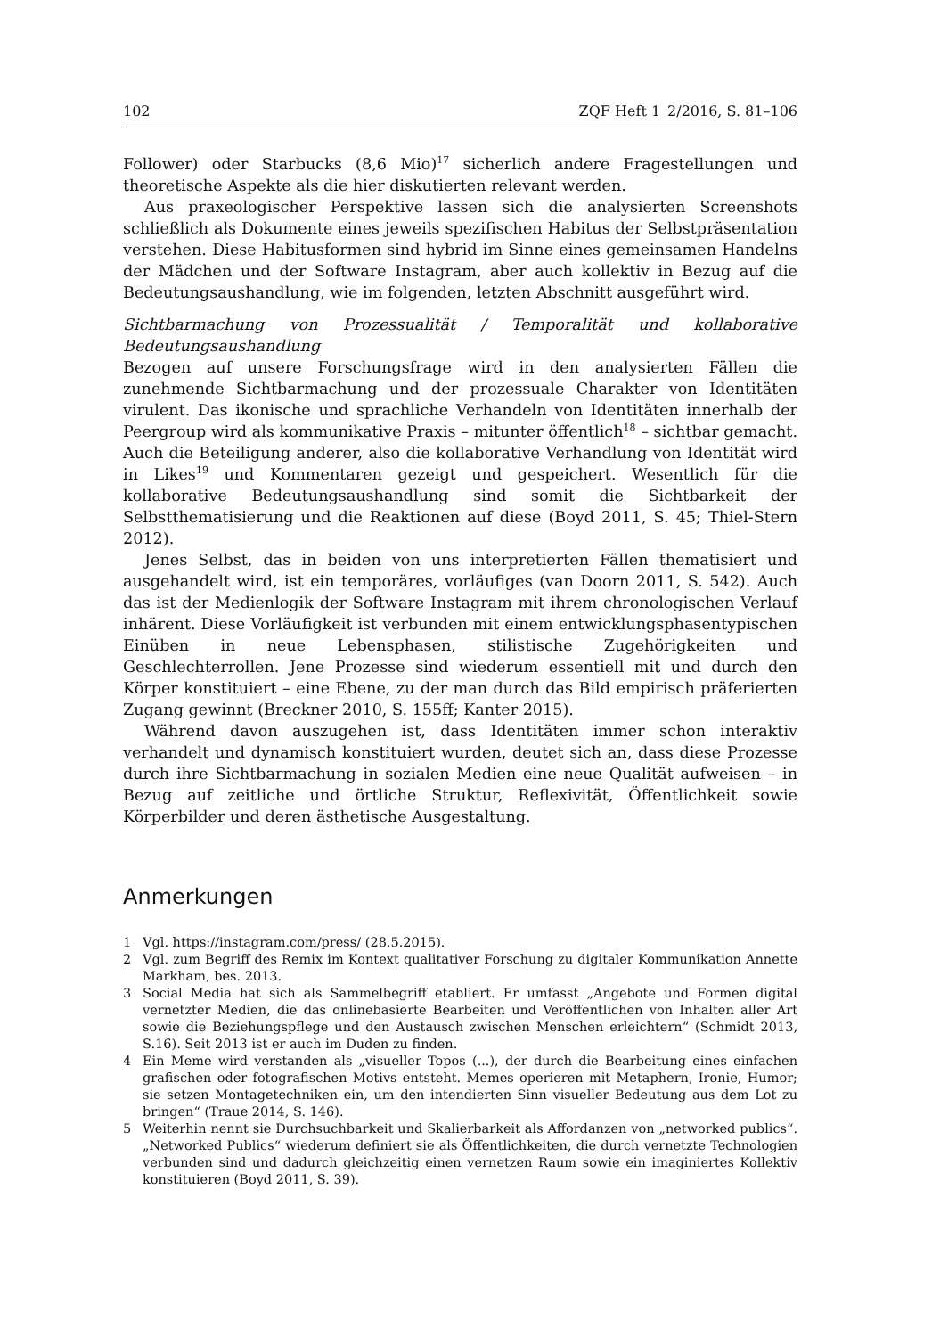102 ZQF Heft 1_2/2016, S. 81–106
Follower) oder Starbucks (8,6 Mio)<sup>17</sup> sicherlich andere Fragestellungen und theoretische Aspekte als die hier diskutierten relevant werden.
Aus praxeologischer Perspektive lassen sich die analysierten Screenshots schließlich als Dokumente eines jeweils spezifischen Habitus der Selbstpräsentation verstehen. Diese Habitusformen sind hybrid im Sinne eines gemeinsamen Handelns der Mädchen und der Software Instagram, aber auch kollektiv in Bezug auf die Bedeutungsaushandlung, wie im folgenden, letzten Abschnitt ausgeführt wird.
Sichtbarmachung von Prozessualität / Temporalität und kollaborative Bedeutungsaushandlung
Bezogen auf unsere Forschungsfrage wird in den analysierten Fällen die zunehmende Sichtbarmachung und der prozessuale Charakter von Identitäten virulent. Das ikonische und sprachliche Verhandeln von Identitäten innerhalb der Peergroup wird als kommunikative Praxis – mitunter öffentlich<sup>18</sup> – sichtbar gemacht. Auch die Beteiligung anderer, also die kollaborative Verhandlung von Identität wird in Likes<sup>19</sup> und Kommentaren gezeigt und gespeichert. Wesentlich für die kollaborative Bedeutungsaushandlung sind somit die Sichtbarkeit der Selbstthematisierung und die Reaktionen auf diese (Boyd 2011, S. 45; Thiel-Stern 2012).
Jenes Selbst, das in beiden von uns interpretierten Fällen thematisiert und ausgehandelt wird, ist ein temporäres, vorläufiges (van Doorn 2011, S. 542). Auch das ist der Medienlogik der Software Instagram mit ihrem chronologischen Verlauf inhärent. Diese Vorläufigkeit ist verbunden mit einem entwicklungsphasentypischen Einüben in neue Lebensphasen, stilistische Zugehörigkeiten und Geschlechterrollen. Jene Prozesse sind wiederum essentiell mit und durch den Körper konstituiert – eine Ebene, zu der man durch das Bild empirisch präferierten Zugang gewinnt (Breckner 2010, S. 155ff; Kanter 2015).
Während davon auszugehen ist, dass Identitäten immer schon interaktiv verhandelt und dynamisch konstituiert wurden, deutet sich an, dass diese Prozesse durch ihre Sichtbarmachung in sozialen Medien eine neue Qualität aufweisen – in Bezug auf zeitliche und örtliche Struktur, Reflexivität, Öffentlichkeit sowie Körperbilder und deren ästhetische Ausgestaltung.
Anmerkungen
1 Vgl. https://instagram.com/press/ (28.5.2015).
2 Vgl. zum Begriff des Remix im Kontext qualitativer Forschung zu digitaler Kommunikation Annette Markham, bes. 2013.
3 Social Media hat sich als Sammelbegriff etabliert. Er umfasst „Angebote und Formen digital vernetzter Medien, die das onlinebasierte Bearbeiten und Veröffentlichen von Inhalten aller Art sowie die Beziehungspflege und den Austausch zwischen Menschen erleichtern“ (Schmidt 2013, S.16). Seit 2013 ist er auch im Duden zu finden.
4 Ein Meme wird verstanden als „visueller Topos (...), der durch die Bearbeitung eines einfachen grafischen oder fotografischen Motivs entsteht. Memes operieren mit Metaphern, Ironie, Humor; sie setzen Montagetechniken ein, um den intendierten Sinn visueller Bedeutung aus dem Lot zu bringen“ (Traue 2014, S. 146).
5 Weiterhin nennt sie Durchsuchbarkeit und Skalierbarkeit als Affordanzen von „networked publics“. „Networked Publics“ wiederum definiert sie als Öffentlichkeiten, die durch vernetzte Technologien verbunden sind und dadurch gleichzeitig einen vernetzen Raum sowie ein imaginiertes Kollektiv konstituieren (Boyd 2011, S. 39).